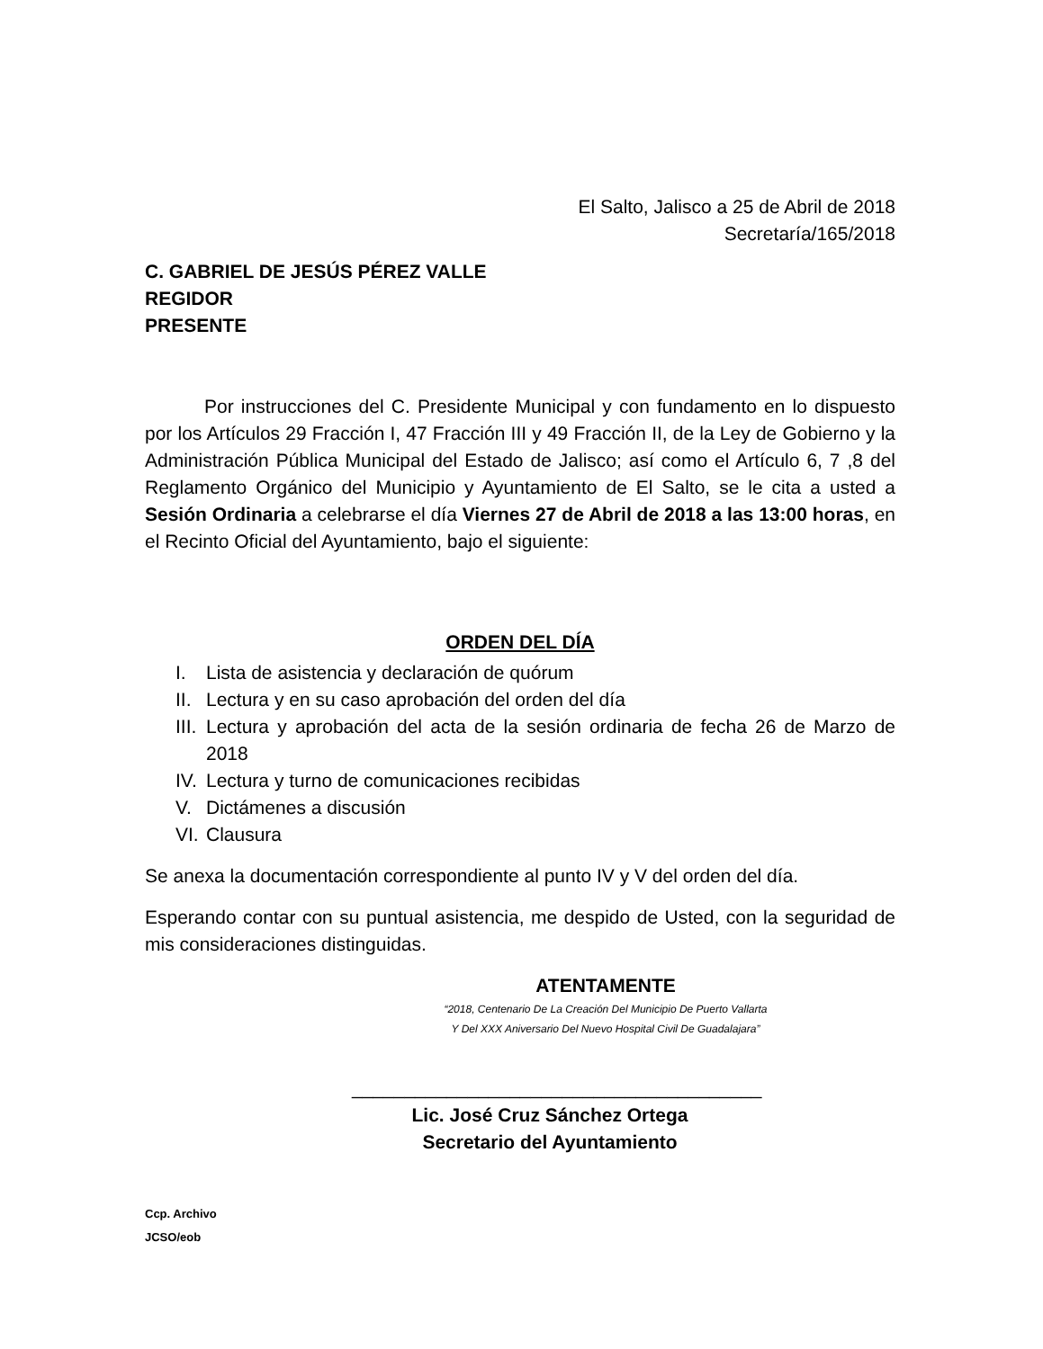El Salto, Jalisco a 25 de Abril de 2018
Secretaría/165/2018
C. GABRIEL DE JESÚS PÉREZ VALLE
REGIDOR
PRESENTE
Por instrucciones del C. Presidente Municipal y con fundamento en lo dispuesto por los Artículos 29 Fracción I, 47 Fracción III y 49 Fracción II, de la Ley de Gobierno y la Administración Pública Municipal del Estado de Jalisco; así como el Artículo 6, 7 ,8 del Reglamento Orgánico del Municipio y Ayuntamiento de El Salto, se le cita a usted a Sesión Ordinaria a celebrarse el día Viernes 27 de Abril de 2018 a las 13:00 horas, en el Recinto Oficial del Ayuntamiento, bajo el siguiente:
ORDEN DEL DÍA
I. Lista de asistencia y declaración de quórum
II. Lectura y en su caso aprobación del orden del día
III. Lectura y aprobación del acta de la sesión ordinaria de fecha 26 de Marzo de 2018
IV. Lectura y turno de comunicaciones recibidas
V. Dictámenes a discusión
VI. Clausura
Se anexa la documentación correspondiente al punto IV y V del orden del día.
Esperando contar con su puntual asistencia, me despido de Usted, con la seguridad de mis consideraciones distinguidas.
ATENTAMENTE
“2018, Centenario De La Creación Del Municipio De Puerto Vallarta
Y Del XXX Aniversario Del Nuevo Hospital Civil De Guadalajara”
_______________________________________
Lic. José Cruz Sánchez Ortega
Secretario del Ayuntamiento
Ccp. Archivo
JCSO/eob